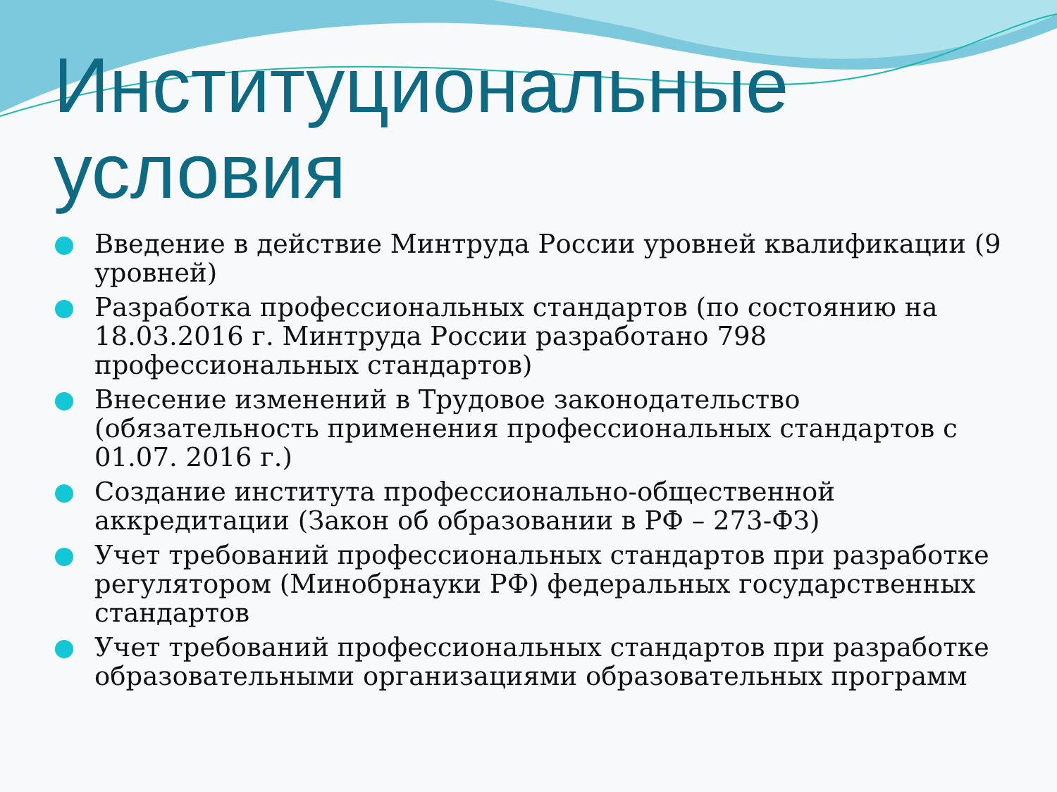Институциональные условия
Введение в действие Минтруда России уровней квалификации (9 уровней)
Разработка профессиональных стандартов (по состоянию на 18.03.2016 г. Минтруда России разработано 798 профессиональных стандартов)
Внесение изменений в Трудовое законодательство (обязательность применения профессиональных стандартов с 01.07. 2016 г.)
Создание института профессионально-общественной аккредитации (Закон об образовании в РФ – 273-ФЗ)
Учет требований профессиональных стандартов при разработке регулятором (Минобрнауки РФ) федеральных государственных стандартов
Учет требований профессиональных стандартов при разработке образовательными организациями образовательных программ